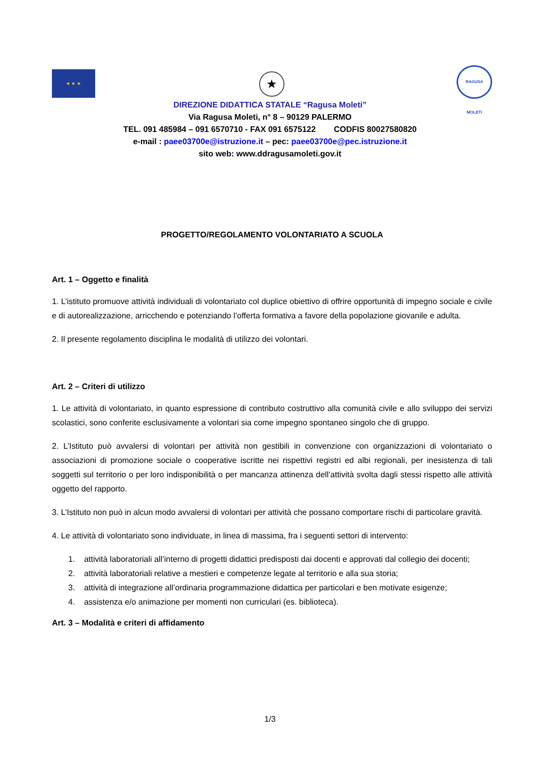★ ★ ★ ★
RAGUSA MOLETI
DIREZIONE DIDATTICA STATALE “Ragusa Moleti”
Via Ragusa Moleti, n° 8 – 90129 PALERMO
TEL. 091 485984 – 091 6570710 - FAX 091 6575122 CODFIS 80027580820
e-mail : paee03700e@istruzione.it – pec: paee03700e@pec.istruzione.it
sito web: www.ddragusamoleti.gov.it
PROGETTO/REGOLAMENTO VOLONTARIATO A SCUOLA
Art. 1 – Oggetto e finalità
1. L’istituto promuove attività individuali di volontariato col duplice obiettivo di offrire opportunità di impegno sociale e civile e di autorealizzazione, arricchendo e potenziando l’offerta formativa a favore della popolazione giovanile e adulta.
2. Il presente regolamento disciplina le modalità di utilizzo dei volontari.
Art. 2 – Criteri di utilizzo
1. Le attività di volontariato, in quanto espressione di contributo costruttivo alla comunità civile e allo sviluppo dei servizi scolastici, sono conferite esclusivamente a volontari sia come impegno spontaneo singolo che di gruppo.
2. L’Istituto può avvalersi di volontari per attività non gestibili in convenzione con organizzazioni di volontariato o associazioni di promozione sociale o cooperative iscritte nei rispettivi registri ed albi regionali, per inesistenza di tali soggetti sul territorio o per loro indisponibilità o per mancanza attinenza dell’attività svolta dagli stessi rispetto alle attività oggetto del rapporto.
3. L’Istituto non può in alcun modo avvalersi di volontari per attività che possano comportare rischi di particolare gravità.
4. Le attività di volontariato sono individuate, in linea di massima, fra i seguenti settori di intervento:
1. attività laboratoriali all’interno di progetti didattici predisposti dai docenti e approvati dal collegio dei docenti;
2. attività laboratoriali relative a mestieri e competenze legate al territorio e alla sua storia;
3. attività di integrazione all’ordinaria programmazione didattica per particolari e ben motivate esigenze;
4. assistenza e/o animazione per momenti non curriculari (es. biblioteca).
Art. 3 – Modalità e criteri di affidamento
1/3